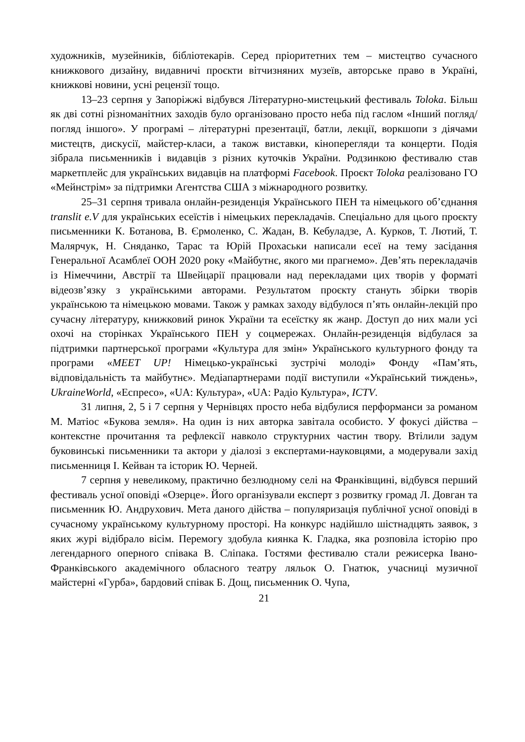художників, музейників, бібліотекарів. Серед пріоритетних тем – мистецтво сучасного книжкового дизайну, видавничі проєкти вітчизняних музеїв, авторське право в Україні, книжкові новини, усні рецензії тощо.
13–23 серпня у Запоріжжі відбувся Літературно-мистецький фестиваль Toloka. Більш як дві сотні різноманітних заходів було організовано просто неба під гаслом «Інший погляд/погляд іншого». У програмі – літературні презентації, батли, лекції, воркшопи з діячами мистецтв, дискусії, майстер-класи, а також виставки, кінoперегляди та концерти. Подія зібрала письменників і видавців з різних куточків України. Родзинкою фестивалю став маркетплейс для українських видавців на платформі Facebook. Проєкт Toloka реалізовано ГО «Мейнстрім» за підтримки Агентства США з міжнародного розвитку.
25–31 серпня тривала онлайн-резиденція Українського ПЕН та німецького об’єднання translit e.V для українських есеїстів і німецьких перекладачів. Спеціально для цього проєкту письменники К. Ботанова, В. Єрмоленко, С. Жадан, В. Кебуладзе, А. Курков, Т. Лютий, Т. Малярчук, Н. Сняданко, Тарас та Юрій Прохаськи написали есеї на тему засідання Генеральної Асамблеї ООН 2020 року «Майбутнє, якого ми прагнемо». Дев’ять перекладачів із Німеччини, Австрії та Швейцарії працювали над перекладами цих творів у форматі відеозв’язку з українськими авторами. Результатом проєкту стануть збірки творів українською та німецькою мовами. Також у рамках заходу відбулося п’ять онлайн-лекцій про сучасну літературу, книжковий ринок України та есеїстку як жанр. Доступ до них мали усі охочі на сторінках Українського ПЕН у соцмережах. Онлайн-резиденція відбулася за підтримки партнерської програми «Культура для змін» Українського культурного фонду та програми «MEET UP! Німецько-українські зустрічі молоді» Фонду «Пам’ять, відповідальність та майбутнє». Медіапартнерами події виступили «Український тиждень», UkraineWorld, «Еспресо», «UA: Культура», «UA: Радіо Культура», ICTV.
31 липня, 2, 5 і 7 серпня у Чернівцях просто неба відбулися перформанси за романом М. Матіос «Букова земля». На один із них авторка завітала особисто. У фокусі дійства – контекстне прочитання та рефлексії навколо структурних частин твору. Втілили задум буковинські письменники та актори у діалозі з експертами-науковцями, а модерували захід письменниця І. Кейван та історик Ю. Черней.
7 серпня у невеликому, практично безлюдному селі на Франківщині, відбувся перший фестиваль усної оповіді «Озерце». Його організували експерт з розвитку громад Л. Довган та письменник Ю. Андрухович. Мета даного дійства – популяризація публічної усної оповіді в сучасному українському культурному просторі. На конкурс надійшло шістнадцять заявок, з яких журі відібрало вісім. Перемогу здобула киянка К. Гладка, яка розповіла історію про легендарного оперного співака В. Сліпака. Гостями фестивалю стали режисерка Івано-Франківського академічного обласного театру ляльок О. Гнатюк, учасниці музичної майстерні «Гурба», бардовий співак Б. Дощ, письменник О. Чупа,
21